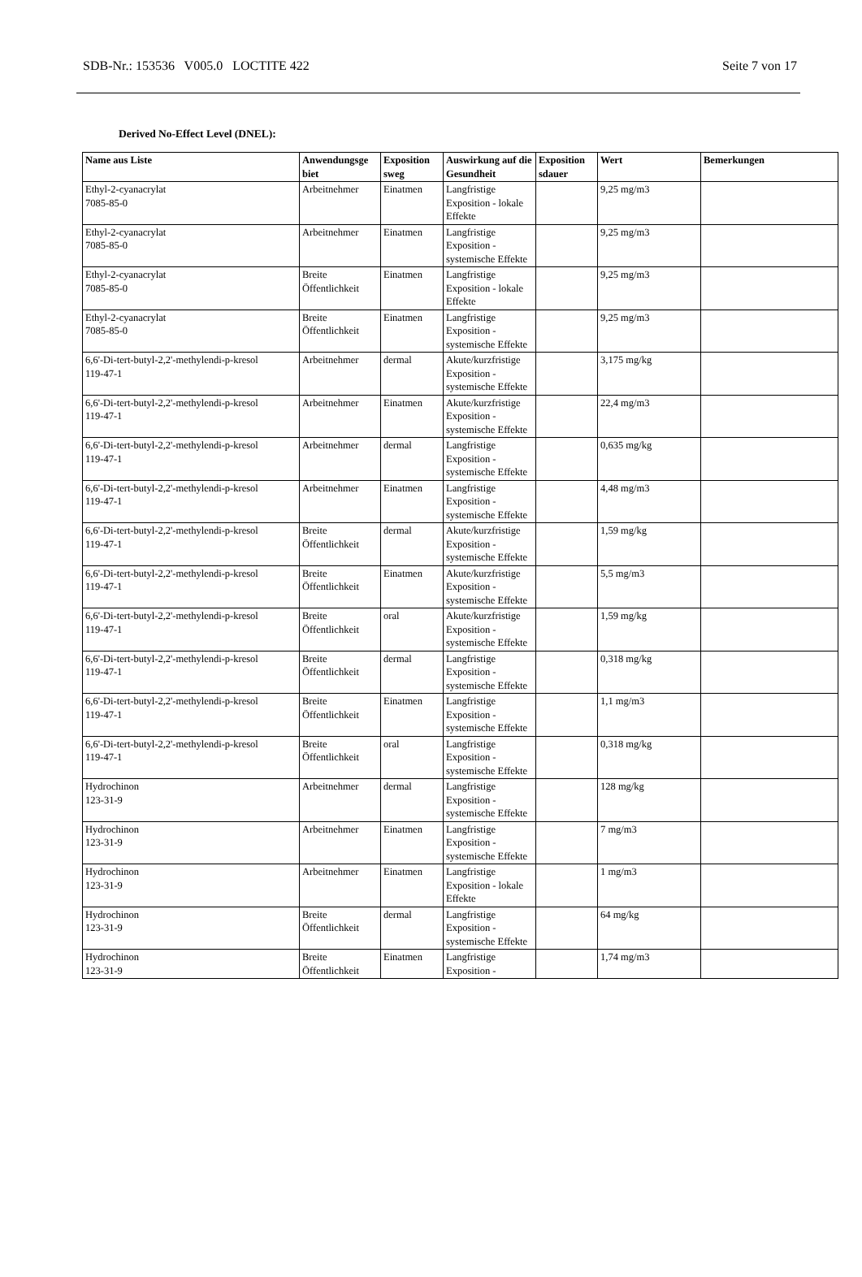SDB-Nr.: 153536 V005.0 LOCTITE 422 Seite 7 von 17
Derived No-Effect Level (DNEL):
| Name aus Liste | Anwendungsge biet | Exposition sweg | Auswirkung auf die Gesundheit | Exposition sdauer | Wert | Bemerkungen |
| --- | --- | --- | --- | --- | --- | --- |
| Ethyl-2-cyanacrylat 7085-85-0 | Arbeitnehmer | Einatmen | Langfristige Exposition - lokale Effekte | | 9,25 mg/m3 | |
| Ethyl-2-cyanacrylat 7085-85-0 | Arbeitnehmer | Einatmen | Langfristige Exposition - systemische Effekte | | 9,25 mg/m3 | |
| Ethyl-2-cyanacrylat 7085-85-0 | Breite Öffentlichkeit | Einatmen | Langfristige Exposition - lokale Effekte | | 9,25 mg/m3 | |
| Ethyl-2-cyanacrylat 7085-85-0 | Breite Öffentlichkeit | Einatmen | Langfristige Exposition - systemische Effekte | | 9,25 mg/m3 | |
| 6,6'-Di-tert-butyl-2,2'-methylendi-p-kresol 119-47-1 | Arbeitnehmer | dermal | Akute/kurzfristige Exposition - systemische Effekte | | 3,175 mg/kg | |
| 6,6'-Di-tert-butyl-2,2'-methylendi-p-kresol 119-47-1 | Arbeitnehmer | Einatmen | Akute/kurzfristige Exposition - systemische Effekte | | 22,4 mg/m3 | |
| 6,6'-Di-tert-butyl-2,2'-methylendi-p-kresol 119-47-1 | Arbeitnehmer | dermal | Langfristige Exposition - systemische Effekte | | 0,635 mg/kg | |
| 6,6'-Di-tert-butyl-2,2'-methylendi-p-kresol 119-47-1 | Arbeitnehmer | Einatmen | Langfristige Exposition - systemische Effekte | | 4,48 mg/m3 | |
| 6,6'-Di-tert-butyl-2,2'-methylendi-p-kresol 119-47-1 | Breite Öffentlichkeit | dermal | Akute/kurzfristige Exposition - systemische Effekte | | 1,59 mg/kg | |
| 6,6'-Di-tert-butyl-2,2'-methylendi-p-kresol 119-47-1 | Breite Öffentlichkeit | Einatmen | Akute/kurzfristige Exposition - systemische Effekte | | 5,5 mg/m3 | |
| 6,6'-Di-tert-butyl-2,2'-methylendi-p-kresol 119-47-1 | Breite Öffentlichkeit | oral | Akute/kurzfristige Exposition - systemische Effekte | | 1,59 mg/kg | |
| 6,6'-Di-tert-butyl-2,2'-methylendi-p-kresol 119-47-1 | Breite Öffentlichkeit | dermal | Langfristige Exposition - systemische Effekte | | 0,318 mg/kg | |
| 6,6'-Di-tert-butyl-2,2'-methylendi-p-kresol 119-47-1 | Breite Öffentlichkeit | Einatmen | Langfristige Exposition - systemische Effekte | | 1,1 mg/m3 | |
| 6,6'-Di-tert-butyl-2,2'-methylendi-p-kresol 119-47-1 | Breite Öffentlichkeit | oral | Langfristige Exposition - systemische Effekte | | 0,318 mg/kg | |
| Hydrochinon 123-31-9 | Arbeitnehmer | dermal | Langfristige Exposition - systemische Effekte | | 128 mg/kg | |
| Hydrochinon 123-31-9 | Arbeitnehmer | Einatmen | Langfristige Exposition - systemische Effekte | | 7 mg/m3 | |
| Hydrochinon 123-31-9 | Arbeitnehmer | Einatmen | Langfristige Exposition - lokale Effekte | | 1 mg/m3 | |
| Hydrochinon 123-31-9 | Breite Öffentlichkeit | dermal | Langfristige Exposition - systemische Effekte | | 64 mg/kg | |
| Hydrochinon 123-31-9 | Breite Öffentlichkeit | Einatmen | Langfristige Exposition - | | 1,74 mg/m3 | |